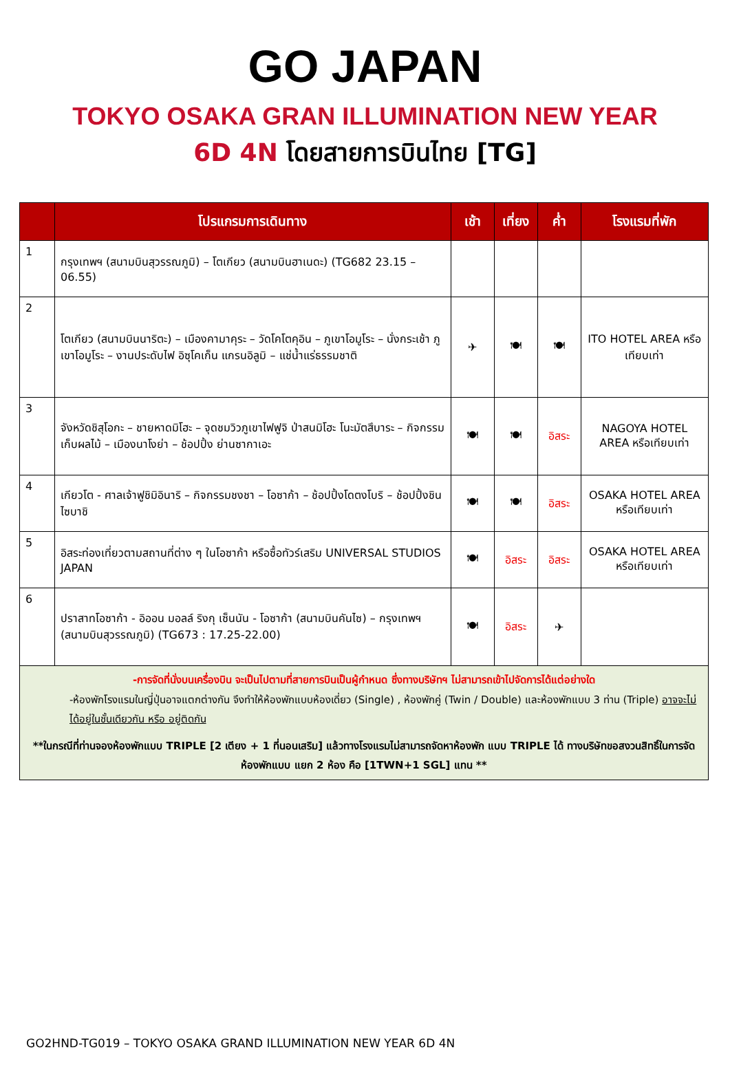GO JAPAN
TOKYO OSAKA GRAN ILLUMINATION NEW YEAR
6D 4N โดยสายการบินไทย [TG]
| | โปรแกรมการเดินทาง | เช้า | เที่ยง | ค่ำ | โรงแรมที่พัก |
| --- | --- | --- | --- | --- | --- |
| 1 | กรุงเทพฯ (สนามบินสุวรรณภูมิ) – โตเกียว (สนามบินฮาเนดะ) (TG682 23.15 – 06.55) | | | | |
| 2 | โตเกียว (สนามบินนาริตะ) – เมืองคามาคุระ – วัดโคโตคุอิน – ภูเขาโอมูโระ – นั่งกระเช้า ภูเขาโอมูโระ – งานประดับไฟ อิซุโคเก็น แกรนอิลูมิ – แช่น้ำแร่ธรรมชาติ | ✈ | 🍽 | 🍽 | ITO HOTEL AREA หรือเทียบเท่า |
| 3 | จังหวัดชิสุโอกะ – ชายหาดมิโฮะ – จุดชมวิวภูเขาไฟฟูจิ ป่าสนมิโฮะ โนะมัตสึบาระ – กิจกรรมเก็บผลไม้ – เมืองนาโงย่า – ช้อปปิ้ง ย่านซากาเอะ | 🍽 | 🍽 | อิสระ | NAGOYA HOTEL AREA หรือเทียบเท่า |
| 4 | เกียวโต - ศาลเจ้าฟูชิมิอินาริ – กิจกรรมชงชา – โอซาก้า – ช้อปปิ้งโดตงโบริ – ช้อปปิ้งชินไซบาชิ | 🍽 | 🍽 | อิสระ | OSAKA HOTEL AREA หรือเทียบเท่า |
| 5 | อิสระท่องเที่ยวตามสถานที่ต่าง ๆ ในโอซาก้า หรือซื้อทัวร์เสริม UNIVERSAL STUDIOS JAPAN | 🍽 | อิสระ | อิสระ | OSAKA HOTEL AREA หรือเทียบเท่า |
| 6 | ปราสาทโอซาก้า - อิออน มอลล์ ริงกุ เซ็นนัน - โอซาก้า (สนามบินคันไซ) – กรุงเทพฯ (สนามบินสุวรรณภูมิ) (TG673 : 17.25-22.00) | 🍽 | อิสระ | ✈ | |
| -การจัดที่นั่งบนเครื่องบิน จะเป็นไปตามที่สายการบินเป็นผู้กำหนด ซึ่งทางบริษัทฯ ไม่สามารถเข้าไปจัดการได้แต่อย่างใด -ห้องพักโรงแรมในญี่ปุ่นอาจแตกต่างกัน จึงทำให้ห้องพักแบบห้องเดี่ยว (Single) , ห้องพักคู่ (Twin / Double) และห้องพักแบบ 3 ท่าน (Triple) อาจจะไม่ได้อยู่ในชั้นเดียวกัน หรือ อยู่ติดกัน **ในกรณีที่ท่านจองห้องพักแบบ TRIPLE [2 เตียง + 1 ที่นอนเสริม] แล้วทางโรงแรมไม่สามารถจัดหาห้องพัก แบบ TRIPLE ได้ ทางบริษัทขอสงวนสิทธิ์ในการจัดห้องพักแบบ แยก 2 ห้อง คือ [1TWN+1 SGL] แทน ** | | | | | |
GO2HND-TG019 – TOKYO OSAKA GRAND ILLUMINATION NEW YEAR 6D 4N